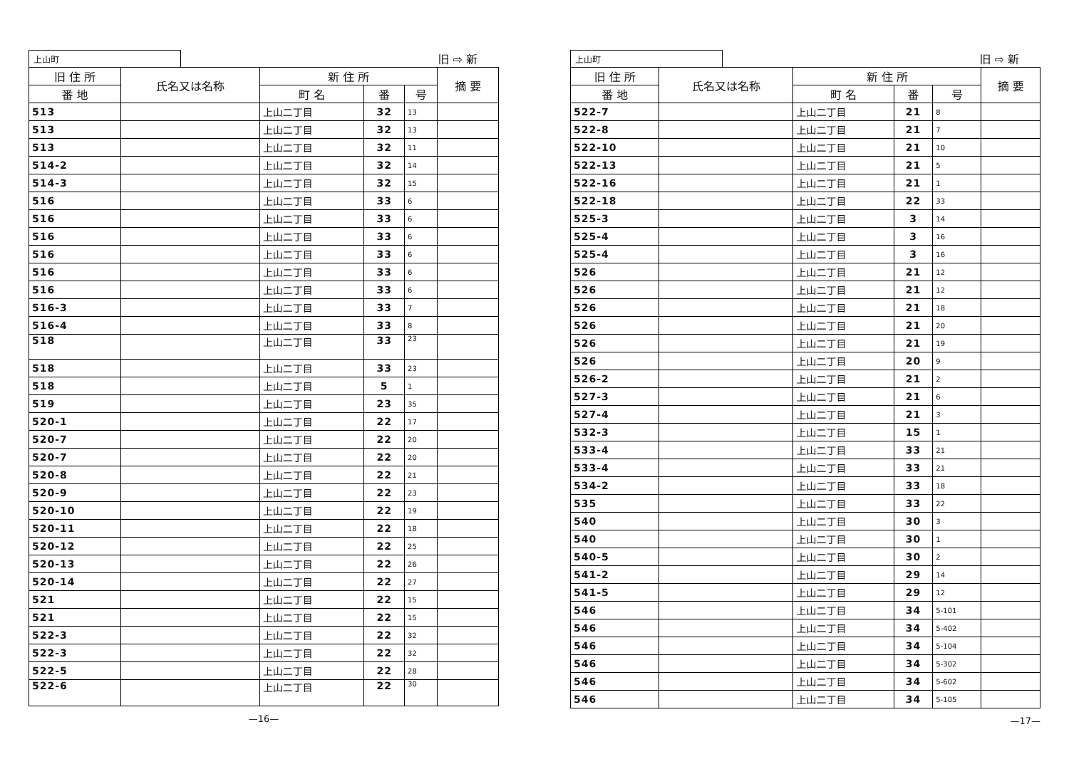上山町
旧 ⇨ 新
| 旧 住 所 | 氏名又は名称 | 新 住 所 | | | 摘 要 |
| --- | --- | --- | --- | --- | --- |
| 番 地 | | 町 名 | 番 | 号 | |
| 513 | | 上山二丁目 | 32 | 13 | |
| 513 | | 上山二丁目 | 32 | 13 | |
| 513 | | 上山二丁目 | 32 | 11 | |
| 514-2 | | 上山二丁目 | 32 | 14 | |
| 514-3 | | 上山二丁目 | 32 | 15 | |
| 516 | | 上山二丁目 | 33 | 6 | |
| 516 | | 上山二丁目 | 33 | 6 | |
| 516 | | 上山二丁目 | 33 | 6 | |
| 516 | | 上山二丁目 | 33 | 6 | |
| 516 | | 上山二丁目 | 33 | 6 | |
| 516 | | 上山二丁目 | 33 | 6 | |
| 516-3 | | 上山二丁目 | 33 | 7 | |
| 516-4 | | 上山二丁目 | 33 | 8 | |
| 518 | | 上山二丁目 | 33 | 23 | |
| 518 | | 上山二丁目 | 33 | 23 | |
| 518 | | 上山二丁目 | 5 | 1 | |
| 519 | | 上山二丁目 | 23 | 35 | |
| 520-1 | | 上山二丁目 | 22 | 17 | |
| 520-7 | | 上山二丁目 | 22 | 20 | |
| 520-7 | | 上山二丁目 | 22 | 20 | |
| 520-8 | | 上山二丁目 | 22 | 21 | |
| 520-9 | | 上山二丁目 | 22 | 23 | |
| 520-10 | | 上山二丁目 | 22 | 19 | |
| 520-11 | | 上山二丁目 | 22 | 18 | |
| 520-12 | | 上山二丁目 | 22 | 25 | |
| 520-13 | | 上山二丁目 | 22 | 26 | |
| 520-14 | | 上山二丁目 | 22 | 27 | |
| 521 | | 上山二丁目 | 22 | 15 | |
| 521 | | 上山二丁目 | 22 | 15 | |
| 522-3 | | 上山二丁目 | 22 | 32 | |
| 522-3 | | 上山二丁目 | 22 | 32 | |
| 522-5 | | 上山二丁目 | 22 | 28 | |
| 522-6 | | 上山二丁目 | 22 | 30 | |
—16—
上山町
旧 ⇨ 新
| 旧 住 所 | 氏名又は名称 | 新 住 所 | | | 摘 要 |
| --- | --- | --- | --- | --- | --- |
| 番 地 | | 町 名 | 番 | 号 | |
| 522-7 | | 上山二丁目 | 21 | 8 | |
| 522-8 | | 上山二丁目 | 21 | 7 | |
| 522-10 | | 上山二丁目 | 21 | 10 | |
| 522-13 | | 上山二丁目 | 21 | 5 | |
| 522-16 | | 上山二丁目 | 21 | 1 | |
| 522-18 | | 上山二丁目 | 22 | 33 | |
| 525-3 | | 上山二丁目 | 3 | 14 | |
| 525-4 | | 上山二丁目 | 3 | 16 | |
| 525-4 | | 上山二丁目 | 3 | 16 | |
| 526 | | 上山二丁目 | 21 | 12 | |
| 526 | | 上山二丁目 | 21 | 12 | |
| 526 | | 上山二丁目 | 21 | 18 | |
| 526 | | 上山二丁目 | 21 | 20 | |
| 526 | | 上山二丁目 | 21 | 19 | |
| 526 | | 上山二丁目 | 20 | 9 | |
| 526-2 | | 上山二丁目 | 21 | 2 | |
| 527-3 | | 上山二丁目 | 21 | 6 | |
| 527-4 | | 上山二丁目 | 21 | 3 | |
| 532-3 | | 上山二丁目 | 15 | 1 | |
| 533-4 | | 上山二丁目 | 33 | 21 | |
| 533-4 | | 上山二丁目 | 33 | 21 | |
| 534-2 | | 上山二丁目 | 33 | 18 | |
| 535 | | 上山二丁目 | 33 | 22 | |
| 540 | | 上山二丁目 | 30 | 3 | |
| 540 | | 上山二丁目 | 30 | 1 | |
| 540-5 | | 上山二丁目 | 30 | 2 | |
| 541-2 | | 上山二丁目 | 29 | 14 | |
| 541-5 | | 上山二丁目 | 29 | 12 | |
| 546 | | 上山二丁目 | 34 | 5-101 | |
| 546 | | 上山二丁目 | 34 | 5-402 | |
| 546 | | 上山二丁目 | 34 | 5-104 | |
| 546 | | 上山二丁目 | 34 | 5-302 | |
| 546 | | 上山二丁目 | 34 | 5-602 | |
| 546 | | 上山二丁目 | 34 | 5-105 | |
—17—